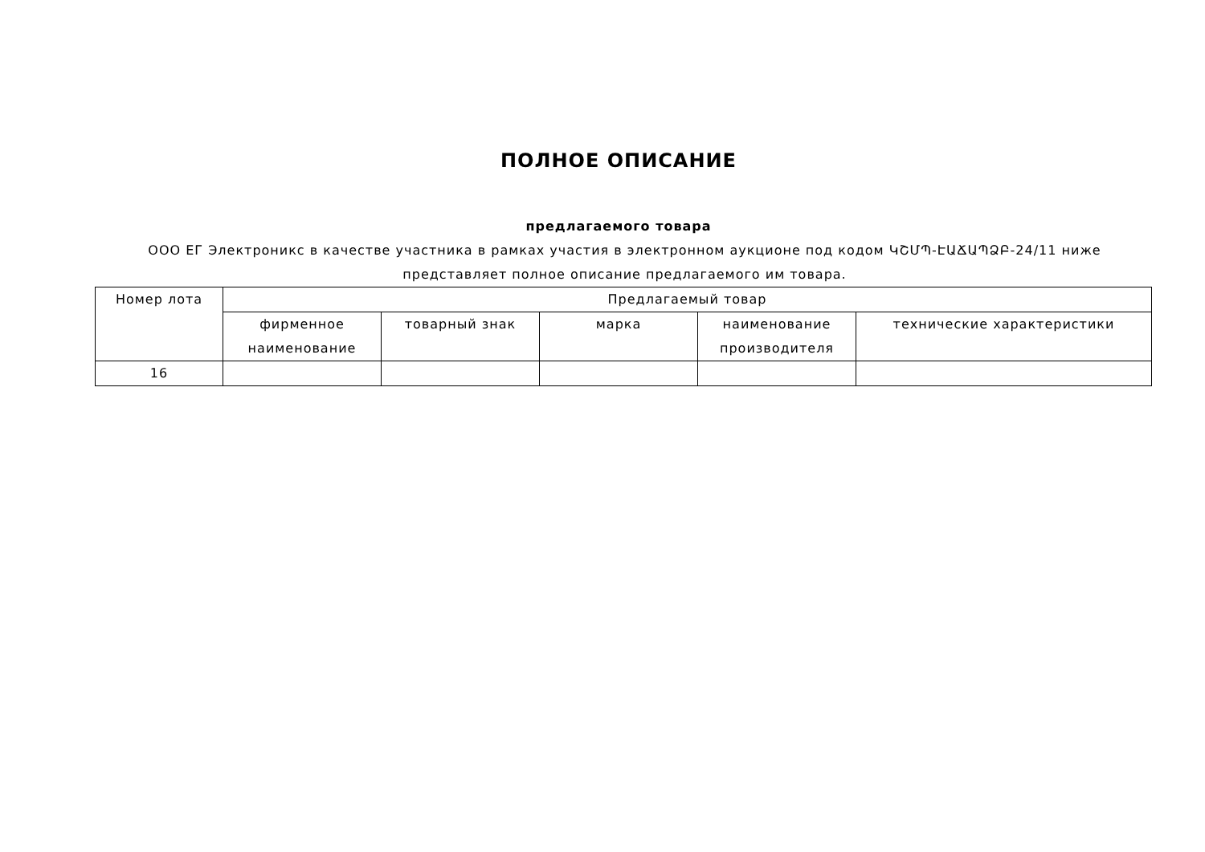ПОЛНОЕ ОПИСАНИЕ
предлагаемого товара
ООО ЕГ Электроникс в качестве участника в рамках участия в электронном аукционе под кодом ԿՇՄՊ-ԷԱՃԱՊՁԲ-24/11 ниже представляет полное описание предлагаемого им товара.
| Номер лота | Предлагаемый товар | | | | |
| --- | --- | --- | --- | --- | --- |
| | фирменное наименование | товарный знак | марка | наименование производителя | технические характеристики |
| 16 | | | | | |